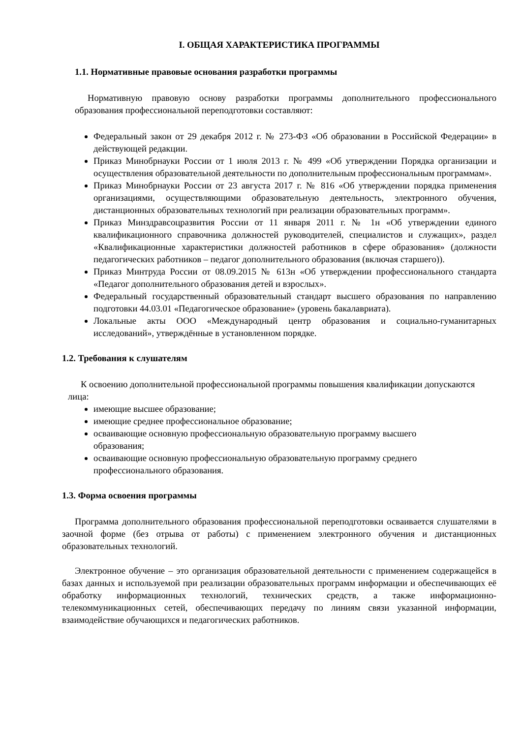I. ОБЩАЯ ХАРАКТЕРИСТИКА ПРОГРАММЫ
1.1. Нормативные правовые основания разработки программы
Нормативную правовую основу разработки программы дополнительного профессионального образования профессиональной переподготовки составляют:
Федеральный закон от 29 декабря 2012 г. № 273-ФЗ «Об образовании в Российской Федерации» в действующей редакции.
Приказ Минобрнауки России от 1 июля 2013 г. № 499 «Об утверждении Порядка организации и осуществления образовательной деятельности по дополнительным профессиональным программам».
Приказ Минобрнауки России от 23 августа 2017 г. № 816 «Об утверждении порядка применения организациями, осуществляющими образовательную деятельность, электронного обучения, дистанционных образовательных технологий при реализации образовательных программ».
Приказ Минздравсоцразвития России от 11 января 2011 г. № 1н «Об утверждении единого квалификационного справочника должностей руководителей, специалистов и служащих», раздел «Квалификационные характеристики должностей работников в сфере образования» (должности педагогических работников – педагог дополнительного образования (включая старшего)).
Приказ Минтруда России от 08.09.2015 № 613н «Об утверждении профессионального стандарта «Педагог дополнительного образования детей и взрослых».
Федеральный государственный образовательный стандарт высшего образования по направлению подготовки 44.03.01 «Педагогическое образование» (уровень бакалавриата).
Локальные акты ООО «Международный центр образования и социально-гуманитарных исследований», утверждённые в установленном порядке.
1.2. Требования к слушателям
К освоению дополнительной профессиональной программы повышения квалификации допускаются лица:
имеющие высшее образование;
имеющие среднее профессиональное образование;
осваивающие основную профессиональную образовательную программу высшего образования;
осваивающие основную профессиональную образовательную программу среднего профессионального образования.
1.3. Форма освоения программы
Программа дополнительного образования профессиональной переподготовки осваивается слушателями в заочной форме (без отрыва от работы) с применением электронного обучения и дистанционных образовательных технологий.
Электронное обучение – это организация образовательной деятельности с применением содержащейся в базах данных и используемой при реализации образовательных программ информации и обеспечивающих её обработку информационных технологий, технических средств, а также информационно-телекоммуникационных сетей, обеспечивающих передачу по линиям связи указанной информации, взаимодействие обучающихся и педагогических работников.